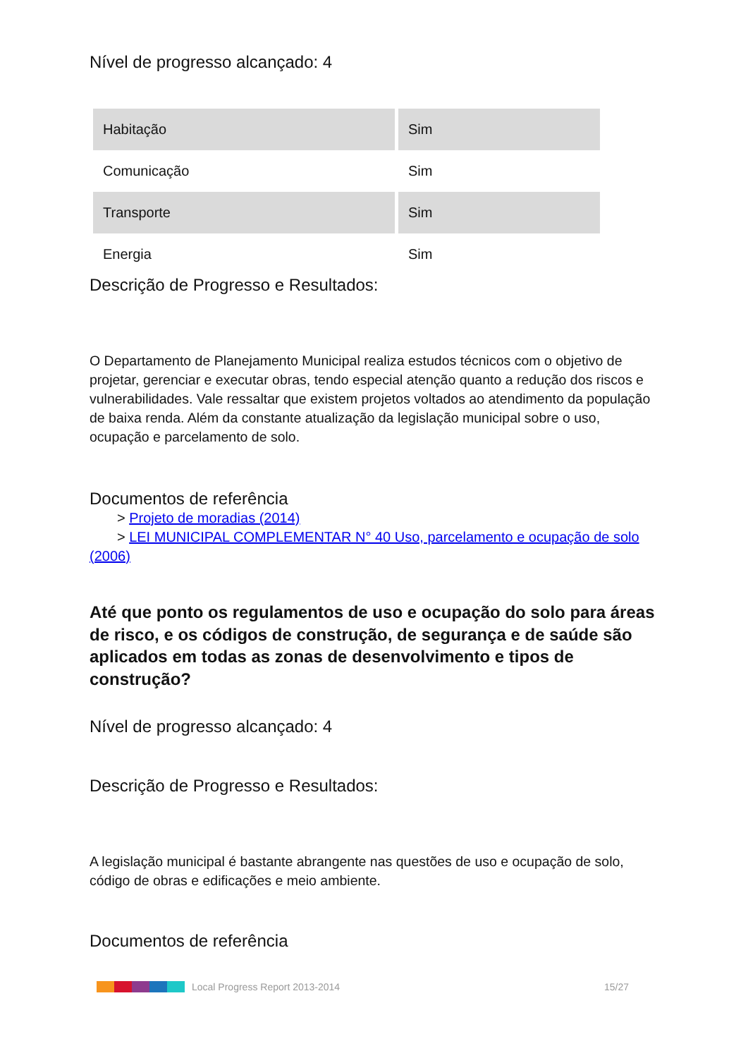Nível de progresso alcançado: 4
| Habitação | Sim |
| Comunicação | Sim |
| Transporte | Sim |
| Energia | Sim |
Descrição de Progresso e Resultados:
O Departamento de Planejamento Municipal realiza estudos técnicos com o objetivo de projetar, gerenciar e executar obras, tendo especial atenção quanto a redução dos riscos e vulnerabilidades. Vale ressaltar que existem projetos voltados ao atendimento da população de baixa renda. Além da constante atualização da legislação municipal sobre o uso, ocupação e parcelamento de solo.
Documentos de referência
> Projeto de moradias (2014)
> LEI MUNICIPAL COMPLEMENTAR N° 40 Uso, parcelamento e ocupação de solo (2006)
Até que ponto os regulamentos de uso e ocupação do solo para áreas de risco, e os códigos de construção, de segurança e de saúde são aplicados em todas as zonas de desenvolvimento e tipos de construção?
Nível de progresso alcançado: 4
Descrição de Progresso e Resultados:
A legislação municipal é bastante abrangente nas questões de uso e ocupação de solo, código de obras e edificações e meio ambiente.
Documentos de referência
Local Progress Report 2013-2014 15/27